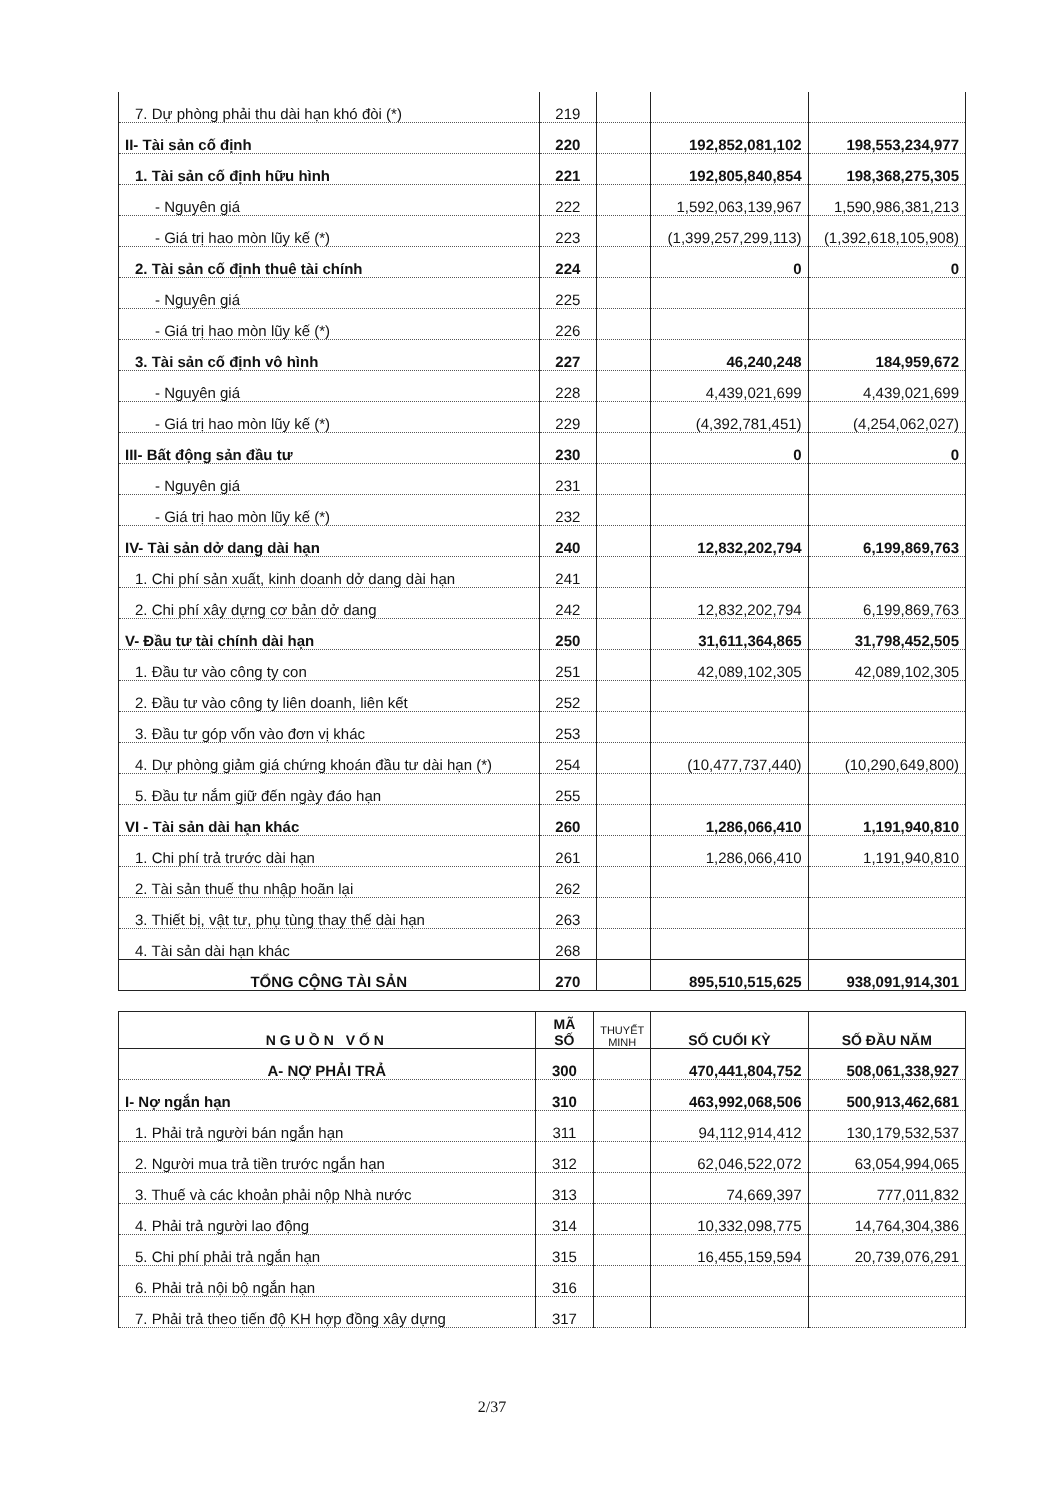| 7. Dự phòng phải thu dài hạn khó đòi (*) | 219 | | | |
| II- Tài sản cố định | 220 | | 192,852,081,102 | 198,553,234,977 |
| 1. Tài sản cố định hữu hình | 221 | | 192,805,840,854 | 198,368,275,305 |
| - Nguyên giá | 222 | | 1,592,063,139,967 | 1,590,986,381,213 |
| - Giá trị hao mòn lũy kế (*) | 223 | | (1,399,257,299,113) | (1,392,618,105,908) |
| 2. Tài sản cố định thuê tài chính | 224 | | 0 | 0 |
| - Nguyên giá | 225 | | | |
| - Giá trị hao mòn lũy kế (*) | 226 | | | |
| 3. Tài sản cố định vô hình | 227 | | 46,240,248 | 184,959,672 |
| - Nguyên giá | 228 | | 4,439,021,699 | 4,439,021,699 |
| - Giá trị hao mòn lũy kế (*) | 229 | | (4,392,781,451) | (4,254,062,027) |
| III- Bất động sản đầu tư | 230 | | 0 | 0 |
| - Nguyên giá | 231 | | | |
| - Giá trị hao mòn lũy kế (*) | 232 | | | |
| IV- Tài sản dở dang dài hạn | 240 | | 12,832,202,794 | 6,199,869,763 |
| 1. Chi phí sản xuất, kinh doanh dở dang dài hạn | 241 | | | |
| 2. Chi phí xây dựng cơ bản dở dang | 242 | | 12,832,202,794 | 6,199,869,763 |
| V- Đầu tư tài chính dài hạn | 250 | | 31,611,364,865 | 31,798,452,505 |
| 1. Đầu tư vào công ty con | 251 | | 42,089,102,305 | 42,089,102,305 |
| 2. Đầu tư vào công ty liên doanh, liên kết | 252 | | | |
| 3. Đầu tư góp vốn vào đơn vị khác | 253 | | | |
| 4. Dự phòng giảm giá chứng khoán đầu tư dài hạn (*) | 254 | | (10,477,737,440) | (10,290,649,800) |
| 5. Đầu tư nắm giữ đến ngày đáo hạn | 255 | | | |
| VI - Tài sản dài hạn khác | 260 | | 1,286,066,410 | 1,191,940,810 |
| 1. Chi phí trả trước dài hạn | 261 | | 1,286,066,410 | 1,191,940,810 |
| 2. Tài sản thuế thu nhập hoãn lại | 262 | | | |
| 3. Thiết bị, vật tư, phụ tùng thay thế dài hạn | 263 | | | |
| 4. Tài sản dài hạn khác | 268 | | | |
| TỔNG CỘNG TÀI SẢN | 270 | | 895,510,515,625 | 938,091,914,301 |
| NGUỒN VỐN | MÃ SỐ | THUYẾT MINH | SỐ CUỐI KỲ | SỐ ĐẦU NĂM |
| --- | --- | --- | --- | --- |
| A- NỢ PHẢI TRẢ | 300 | | 470,441,804,752 | 508,061,338,927 |
| I- Nợ ngắn hạn | 310 | | 463,992,068,506 | 500,913,462,681 |
| 1. Phải trả người bán ngắn hạn | 311 | | 94,112,914,412 | 130,179,532,537 |
| 2. Người mua trả tiền trước ngắn hạn | 312 | | 62,046,522,072 | 63,054,994,065 |
| 3. Thuế và các khoản phải nộp Nhà nước | 313 | | 74,669,397 | 777,011,832 |
| 4. Phải trả người lao động | 314 | | 10,332,098,775 | 14,764,304,386 |
| 5. Chi phí phải trả ngắn hạn | 315 | | 16,455,159,594 | 20,739,076,291 |
| 6. Phải trả nội bộ ngắn hạn | 316 | | | |
| 7. Phải trả theo tiến độ KH hợp đồng xây dựng | 317 | | | |
2/37